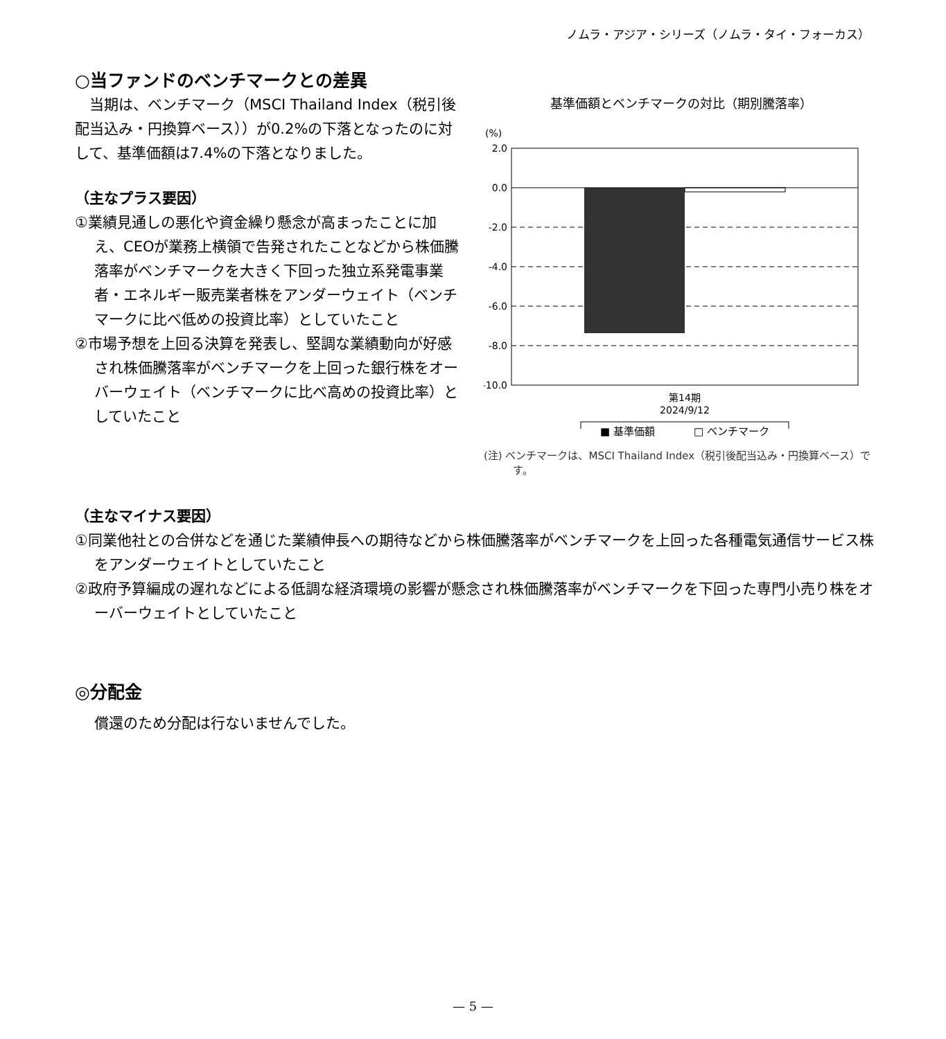ノムラ・アジア・シリーズ（ノムラ・タイ・フォーカス）
○当ファンドのベンチマークとの差異
当期は、ベンチマーク（MSCI Thailand Index（税引後配当込み・円換算ベース））が0.2%の下落となったのに対して、基準価額は7.4%の下落となりました。
（主なプラス要因）
①業績見通しの悪化や資金繰り懸念が高まったことに加え、CEOが業務上横領で告発されたことなどから株価騰落率がベンチマークを大きく下回った独立系発電事業者・エネルギー販売業者株をアンダーウェイト（ベンチマークに比べ低めの投資比率）としていたこと
②市場予想を上回る決算を発表し、堅調な業績動向が好感され株価騰落率がベンチマークを上回った銀行株をオーバーウェイト（ベンチマークに比べ高めの投資比率）としていたこと
基準価額とベンチマークの対比（期別騰落率）
(%)
2.0
0.0
-2.0
-4.0
-6.0
-8.0
-10.0
第14期
2024/9/12
■ 基準価額 □ ベンチマーク
(注) ベンチマークは、MSCI Thailand Index（税引後配当込み・円換算ベース）です。
（主なマイナス要因）
①同業他社との合併などを通じた業績伸長への期待などから株価騰落率がベンチマークを上回った各種電気通信サービス株をアンダーウェイトとしていたこと
②政府予算編成の遅れなどによる低調な経済環境の影響が懸念され株価騰落率がベンチマークを下回った専門小売り株をオーバーウェイトとしていたこと
◎分配金
償還のため分配は行ないませんでした。
— 5 —